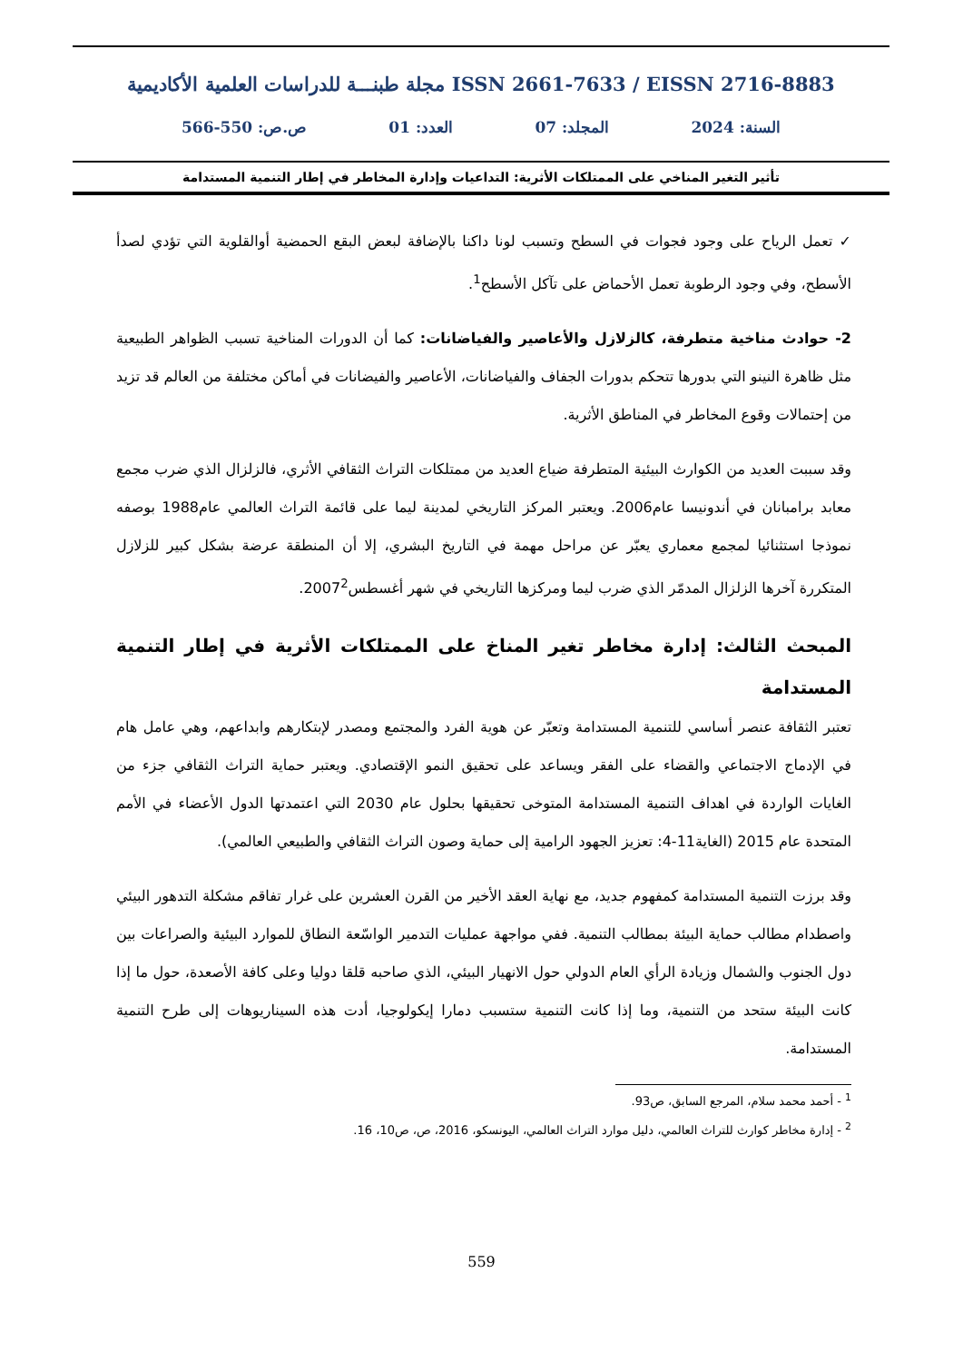مجلة طبنـــة للدراسات العلمية الأكاديمية ISSN 2661-7633 / EISSN 2716-8883
السنة: 2024 المجلد: 07 العدد: 01 ص.ص: 550-566
تأثير التغير المناخي على الممتلكات الأثرية: التداعيات وإدارة المخاطر في إطار التنمية المستدامة
✓ تعمل الرياح على وجود فجوات في السطح وتسبب لونا داكنا بالإضافة لبعض البقع الحمضية أوالقلوية التي تؤدي لصدأ الأسطح، وفي وجود الرطوبة تعمل الأحماض على تآكل الأسطح<sup>1</sup>.
2- حوادث مناخية متطرفة، كالزلازل والأعاصير والفياضانات: كما أن الدورات المناخية تسبب الظواهر الطبيعية مثل ظاهرة النينو التي بدورها تتحكم بدورات الجفاف والفياضانات، الأعاصير والفيضانات في أماكن مختلفة من العالم قد تزيد من إحتمالات وقوع المخاطر في المناطق الأثرية.
وقد سببت العديد من الكوارث البيئية المتطرفة ضياع العديد من ممتلكات التراث الثقافي الأثري، فالزلزال الذي ضرب مجمع معابد برامبانان في أندونيسا عام2006. ويعتبر المركز التاريخي لمدينة ليما على قائمة التراث العالمي عام1988 بوصفه نموذجا استثنائيا لمجمع معماري يعبّر عن مراحل مهمة في التاريخ البشري، إلا أن المنطقة عرضة بشكل كبير للزلازل المتكررة آخرها الزلزال المدمّر الذي ضرب ليما ومركزها التاريخي في شهر أغسطس2007<sup>2</sup>.
المبحث الثالث: إدارة مخاطر تغير المناخ على الممتلكات الأثرية في إطار التنمية المستدامة
تعتبر الثقافة عنصر أساسي للتنمية المستدامة وتعبّر عن هوية الفرد والمجتمع ومصدر لإبتكارهم وابداعهم، وهي عامل هام في الإدماج الاجتماعي والقضاء على الفقر ويساعد على تحقيق النمو الإقتصادي. ويعتبر حماية التراث الثقافي جزء من الغايات الواردة في اهداف التنمية المستدامة المتوخى تحقيقها بحلول عام 2030 التي اعتمدتها الدول الأعضاء في الأمم المتحدة عام 2015 (الغاية11-4: تعزيز الجهود الرامية إلى حماية وصون التراث الثقافي والطبيعي العالمي).
وقد برزت التنمية المستدامة كمفهوم جديد، مع نهاية العقد الأخير من القرن العشرين على غرار تفاقم مشكلة التدهور البيئي واصطدام مطالب حماية البيئة بمطالب التنمية. ففي مواجهة عمليات التدمير الواسّعة النطاق للموارد البيئية والصراعات بين دول الجنوب والشمال وزيادة الرأي العام الدولي حول الانهيار البيئي، الذي صاحبه قلقا دوليا وعلى كافة الأصعدة، حول ما إذا كانت البيئة ستحد من التنمية، وما إذا كانت التنمية ستسبب دمارا إيكولوجيا، أدت هذه السيناريوهات إلى طرح التنمية المستدامة.
<sup>1</sup> - أحمد محمد سلام، المرجع السابق، ص93.
<sup>2</sup> - إدارة مخاطر كوارث للتراث العالمي، دليل موارد التراث العالمي، اليونسكو، 2016، ص، ص10، 16.
559